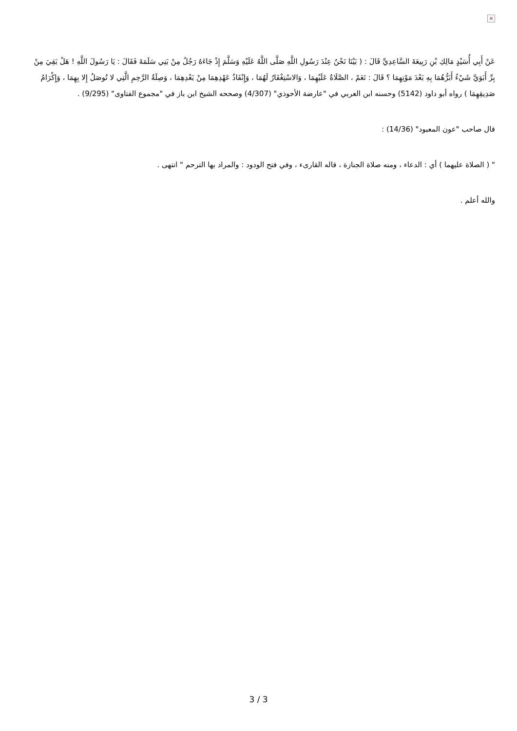×
عَنْ أَبِي أُسَيْدٍ مَالِكِ بْنِ رَبِيعَةَ السَّاعِدِيِّ قَالَ : ( بَيْنَا نَحْنُ عِنْدَ رَسُولِ اللَّهِ صَلَّى اللَّهُ عَلَيْهِ وَسَلَّمَ إِذْ جَاءَهُ رَجُلٌ مِنْ بَنِي سَلَمَةَ فَقَالَ : يَا رَسُولَ اللَّهِ ! هَلْ بَقِيَ مِنْ بِرِّ أَبَوَيَّ شَيْءٌ أَبَرُّهُمَا بِهِ بَعْدَ مَوْتِهِمَا ؟ قَالَ : نَعَمْ ، الصَّلَاةُ عَلَيْهِمَا ، وَالاسْتِغْفَارُ لَهُمَا ، وَإِنْفَاذُ عَهْدِهِمَا مِنْ بَعْدِهِمَا ، وَصِلَةُ الرَّحِمِ الَّتِي لا تُوصَلُ إِلا بِهِمَا ، وَإِكْرَامُ صَدِيقِهِمَا ) رواه أبو داود (5142) وحسنه ابن العربي في "عارضة الأحوذي" (4/307) وصححه الشيخ ابن باز في "مجموع الفتاوى" (9/295) .
قال صاحب "عون المعبود" (14/36) :
" ( الصلاة عليهما ) أي : الدعاء ، ومنه صلاة الجنازة ، قاله القارىء ، وفي فتح الودود : والمراد بها الترحم " انتهى .
والله أعلم .
3 / 3